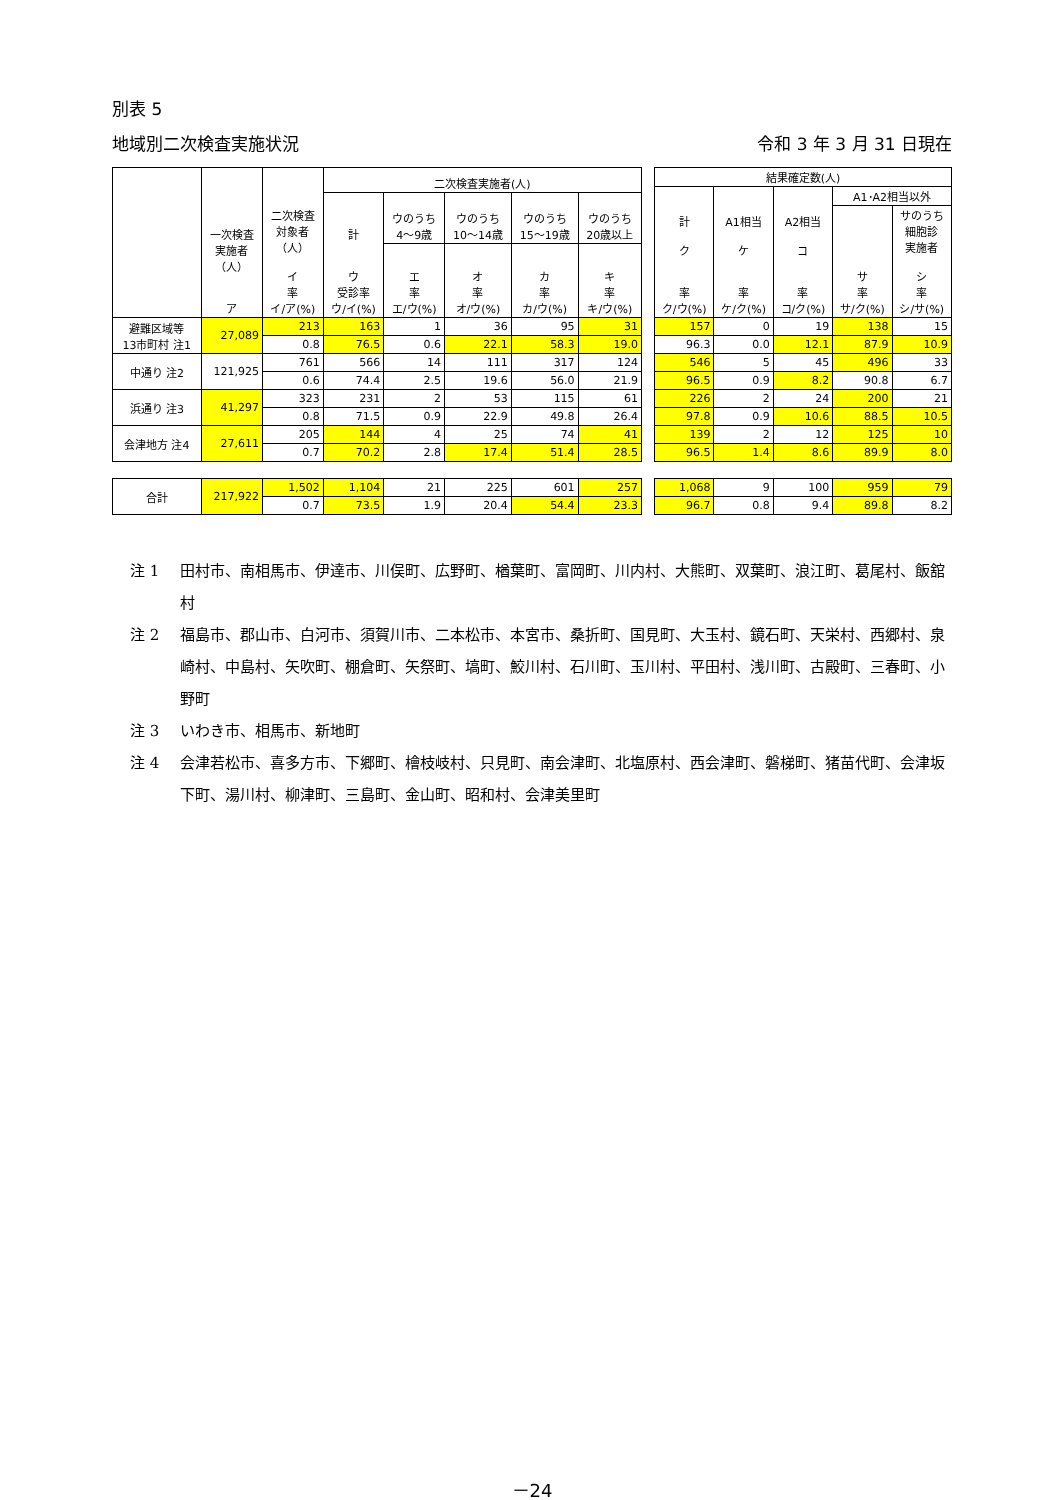別表 5
地域別二次検査実施状況 令和 3 年 3 月 31 日現在
| | 一次検査 実施者 （人） ア | 二次検査 対象者 （人） イ 率 イ/ア(%) | 二次検査実施者(人) | | | | |
| --- | --- | --- | --- | --- | --- | --- | --- |
| | | | 計 ウ 受診率 ウ/イ(%) | ウのうち 4～9歳 | ウのうち 10～14歳 | ウのうち 15～19歳 | ウのうち 20歳以上 |
| | | | | エ 率 エ/ウ(%) | オ 率 オ/ウ(%) | カ 率 カ/ウ(%) | キ 率 キ/ウ(%) |
| 避難区域等 13市町村 注1 | 27,089 | 213 | 163 | 1 | 36 | 95 | 31 |
| | | 0.8 | 76.5 | 0.6 | 22.1 | 58.3 | 19.0 |
| 中通り 注2 | 121,925 | 761 | 566 | 14 | 111 | 317 | 124 |
| | | 0.6 | 74.4 | 2.5 | 19.6 | 56.0 | 21.9 |
| 浜通り 注3 | 41,297 | 323 | 231 | 2 | 53 | 115 | 61 |
| | | 0.8 | 71.5 | 0.9 | 22.9 | 49.8 | 26.4 |
| 会津地方 注4 | 27,611 | 205 | 144 | 4 | 25 | 74 | 41 |
| | | 0.7 | 70.2 | 2.8 | 17.4 | 51.4 | 28.5 |
| 合計 | 217,922 | 1,502 | 1,104 | 21 | 225 | 601 | 257 |
| | | 0.7 | 73.5 | 1.9 | 20.4 | 54.4 | 23.3 |
| 結果確定数(人) | | | | |
| --- | --- | --- | --- | --- |
| 計 ク 率 ク/ウ(%) | A1相当 ケ 率 ケ/ク(%) | A2相当 コ 率 コ/ク(%) | A1･A2相当以外 | |
| | | | サ 率 サ/ク(%) | サのうち 細胞診 実施者 シ 率 シ/サ(%) |
| 157 | 0 | 19 | 138 | 15 |
| 96.3 | 0.0 | 12.1 | 87.9 | 10.9 |
| 546 | 5 | 45 | 496 | 33 |
| 96.5 | 0.9 | 8.2 | 90.8 | 6.7 |
| 226 | 2 | 24 | 200 | 21 |
| 97.8 | 0.9 | 10.6 | 88.5 | 10.5 |
| 139 | 2 | 12 | 125 | 10 |
| 96.5 | 1.4 | 8.6 | 89.9 | 8.0 |
| 1,068 | 9 | 100 | 959 | 79 |
| 96.7 | 0.8 | 9.4 | 89.8 | 8.2 |
注 1 田村市、南相馬市、伊達市、川俣町、広野町、楢葉町、富岡町、川内村、大熊町、双葉町、浪江町、葛尾村、飯舘村
注 2 福島市、郡山市、白河市、須賀川市、二本松市、本宮市、桑折町、国見町、大玉村、鏡石町、天栄村、西郷村、泉崎村、中島村、矢吹町、棚倉町、矢祭町、塙町、鮫川村、石川町、玉川村、平田村、浅川町、古殿町、三春町、小野町
注 3 いわき市、相馬市、新地町
注 4 会津若松市、喜多方市、下郷町、檜枝岐村、只見町、南会津町、北塩原村、西会津町、磐梯町、猪苗代町、会津坂下町、湯川村、柳津町、三島町、金山町、昭和村、会津美里町
－24